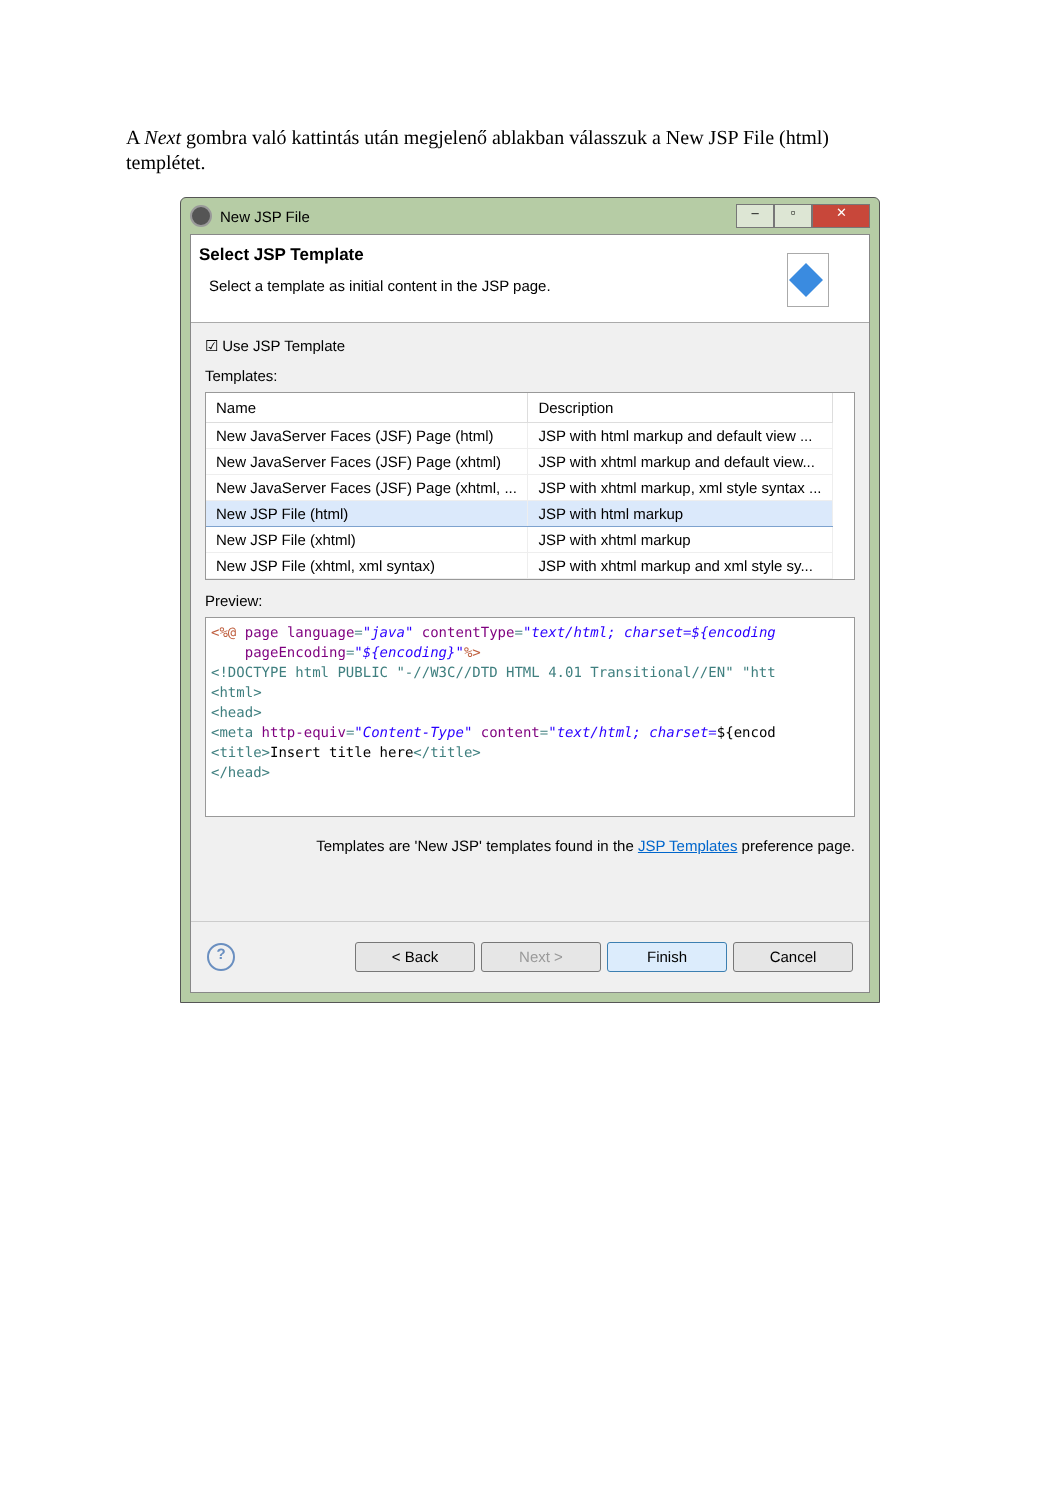A Next gombra való kattintás után megjelenő ablakban válasszuk a New JSP File (html) templétet.
New JSP File
– ▫ ✕
Select JSP Template
Select a template as initial content in the JSP page.
☑ Use JSP Template
Templates:
| Name | Description |
| --- | --- |
| New JavaServer Faces (JSF) Page (html) | JSP with html markup and default view ... |
| New JavaServer Faces (JSF) Page (xhtml) | JSP with xhtml markup and default view... |
| New JavaServer Faces (JSF) Page (xhtml, ... | JSP with xhtml markup, xml style syntax ... |
| New JSP File (html) | JSP with html markup |
| New JSP File (xhtml) | JSP with xhtml markup |
| New JSP File (xhtml, xml syntax) | JSP with xhtml markup and xml style sy... |
Preview:
<%@ page language="java" contentType="text/html; charset=${encoding pageEncoding="${encoding}"%> <!DOCTYPE html PUBLIC "-//W3C//DTD HTML 4.01 Transitional//EN" "htt <html> <head> <meta http-equiv="Content-Type" content="text/html; charset=${encod <title>Insert title here</title> </head>
Templates are 'New JSP' templates found in the JSP Templates preference page.
?
< Back Next > Finish Cancel